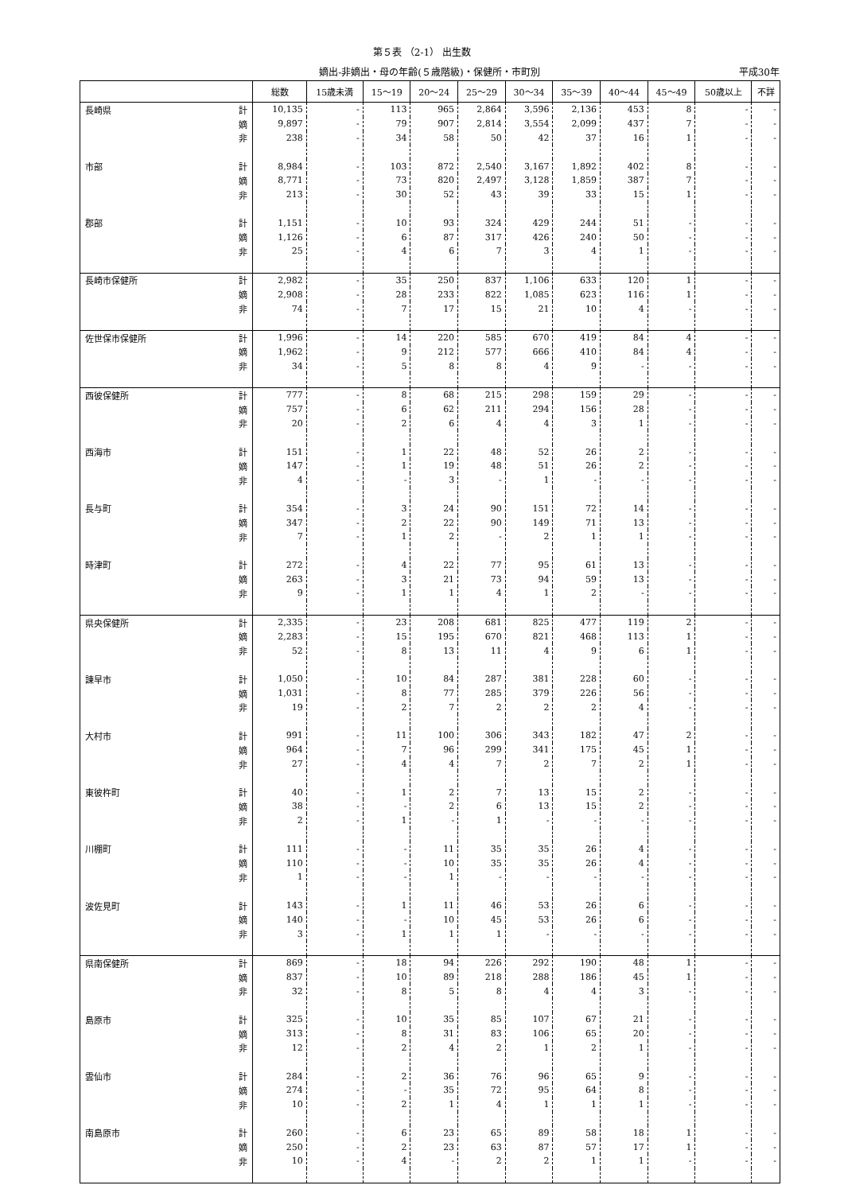第５表 （2-1） 出生数
嫡出-非嫡出・母の年齢(５歳階級)・保健所・市町別 平成30年
| | | 総数 | 15歳未満 | 15～19 | 20～24 | 25～29 | 30～34 | 35～39 | 40～44 | 45～49 | 50歳以上 | 不詳 |
| --- | --- | --- | --- | --- | --- | --- | --- | --- | --- | --- | --- | --- |
| 長崎県 | 計 | 10,135 | - | 113 | 965 | 2,864 | 3,596 | 2,136 | 453 | 8 | - | - |
| | 嫡 | 9,897 | - | 79 | 907 | 2,814 | 3,554 | 2,099 | 437 | 7 | - | - |
| | 非 | 238 | - | 34 | 58 | 50 | 42 | 37 | 16 | 1 | - | - |
| 市部 | 計 | 8,984 | - | 103 | 872 | 2,540 | 3,167 | 1,892 | 402 | 8 | - | - |
| | 嫡 | 8,771 | - | 73 | 820 | 2,497 | 3,128 | 1,859 | 387 | 7 | - | - |
| | 非 | 213 | - | 30 | 52 | 43 | 39 | 33 | 15 | 1 | - | - |
| 郡部 | 計 | 1,151 | - | 10 | 93 | 324 | 429 | 244 | 51 | - | - | - |
| | 嫡 | 1,126 | - | 6 | 87 | 317 | 426 | 240 | 50 | - | - | - |
| | 非 | 25 | - | 4 | 6 | 7 | 3 | 4 | 1 | - | - | - |
| 長崎市保健所 | 計 | 2,982 | - | 35 | 250 | 837 | 1,106 | 633 | 120 | 1 | - | - |
| | 嫡 | 2,908 | - | 28 | 233 | 822 | 1,085 | 623 | 116 | 1 | - | - |
| | 非 | 74 | - | 7 | 17 | 15 | 21 | 10 | 4 | - | - | - |
| 佐世保市保健所 | 計 | 1,996 | - | 14 | 220 | 585 | 670 | 419 | 84 | 4 | - | - |
| | 嫡 | 1,962 | - | 9 | 212 | 577 | 666 | 410 | 84 | 4 | - | - |
| | 非 | 34 | - | 5 | 8 | 8 | 4 | 9 | - | - | - | - |
| 西彼保健所 | 計 | 777 | - | 8 | 68 | 215 | 298 | 159 | 29 | - | - | - |
| | 嫡 | 757 | - | 6 | 62 | 211 | 294 | 156 | 28 | - | - | - |
| | 非 | 20 | - | 2 | 6 | 4 | 4 | 3 | 1 | - | - | - |
| 西海市 | 計 | 151 | - | 1 | 22 | 48 | 52 | 26 | 2 | - | - | - |
| | 嫡 | 147 | - | 1 | 19 | 48 | 51 | 26 | 2 | - | - | - |
| | 非 | 4 | - | - | 3 | - | 1 | - | - | - | - | - |
| 長与町 | 計 | 354 | - | 3 | 24 | 90 | 151 | 72 | 14 | - | - | - |
| | 嫡 | 347 | - | 2 | 22 | 90 | 149 | 71 | 13 | - | - | - |
| | 非 | 7 | - | 1 | 2 | - | 2 | 1 | 1 | - | - | - |
| 時津町 | 計 | 272 | - | 4 | 22 | 77 | 95 | 61 | 13 | - | - | - |
| | 嫡 | 263 | - | 3 | 21 | 73 | 94 | 59 | 13 | - | - | - |
| | 非 | 9 | - | 1 | 1 | 4 | 1 | 2 | - | - | - | - |
| 県央保健所 | 計 | 2,335 | - | 23 | 208 | 681 | 825 | 477 | 119 | 2 | - | - |
| | 嫡 | 2,283 | - | 15 | 195 | 670 | 821 | 468 | 113 | 1 | - | - |
| | 非 | 52 | - | 8 | 13 | 11 | 4 | 9 | 6 | 1 | - | - |
| 諫早市 | 計 | 1,050 | - | 10 | 84 | 287 | 381 | 228 | 60 | - | - | - |
| | 嫡 | 1,031 | - | 8 | 77 | 285 | 379 | 226 | 56 | - | - | - |
| | 非 | 19 | - | 2 | 7 | 2 | 2 | 2 | 4 | - | - | - |
| 大村市 | 計 | 991 | - | 11 | 100 | 306 | 343 | 182 | 47 | 2 | - | - |
| | 嫡 | 964 | - | 7 | 96 | 299 | 341 | 175 | 45 | 1 | - | - |
| | 非 | 27 | - | 4 | 4 | 7 | 2 | 7 | 2 | 1 | - | - |
| 東彼杵町 | 計 | 40 | - | 1 | 2 | 7 | 13 | 15 | 2 | - | - | - |
| | 嫡 | 38 | - | - | 2 | 6 | 13 | 15 | 2 | - | - | - |
| | 非 | 2 | - | 1 | - | 1 | - | - | - | - | - | - |
| 川棚町 | 計 | 111 | - | - | 11 | 35 | 35 | 26 | 4 | - | - | - |
| | 嫡 | 110 | - | - | 10 | 35 | 35 | 26 | 4 | - | - | - |
| | 非 | 1 | - | - | 1 | - | - | - | - | - | - | - |
| 波佐見町 | 計 | 143 | - | 1 | 11 | 46 | 53 | 26 | 6 | - | - | - |
| | 嫡 | 140 | - | - | 10 | 45 | 53 | 26 | 6 | - | - | - |
| | 非 | 3 | - | 1 | 1 | 1 | - | - | - | - | - | - |
| 県南保健所 | 計 | 869 | - | 18 | 94 | 226 | 292 | 190 | 48 | 1 | - | - |
| | 嫡 | 837 | - | 10 | 89 | 218 | 288 | 186 | 45 | 1 | - | - |
| | 非 | 32 | - | 8 | 5 | 8 | 4 | 4 | 3 | - | - | - |
| 島原市 | 計 | 325 | - | 10 | 35 | 85 | 107 | 67 | 21 | - | - | - |
| | 嫡 | 313 | - | 8 | 31 | 83 | 106 | 65 | 20 | - | - | - |
| | 非 | 12 | - | 2 | 4 | 2 | 1 | 2 | 1 | - | - | - |
| 雲仙市 | 計 | 284 | - | 2 | 36 | 76 | 96 | 65 | 9 | - | - | - |
| | 嫡 | 274 | - | - | 35 | 72 | 95 | 64 | 8 | - | - | - |
| | 非 | 10 | - | 2 | 1 | 4 | 1 | 1 | 1 | - | - | - |
| 南島原市 | 計 | 260 | - | 6 | 23 | 65 | 89 | 58 | 18 | 1 | - | - |
| | 嫡 | 250 | - | 2 | 23 | 63 | 87 | 57 | 17 | 1 | - | - |
| | 非 | 10 | - | 4 | - | 2 | 2 | 1 | 1 | - | - | - |